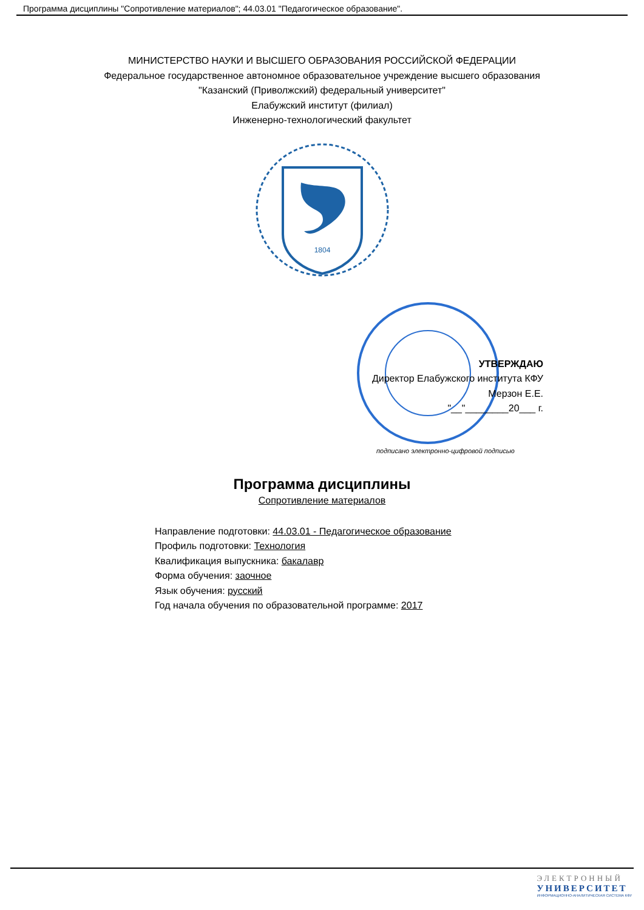Программа дисциплины "Сопротивление материалов"; 44.03.01 "Педагогическое образование".
МИНИСТЕРСТВО НАУКИ И ВЫСШЕГО ОБРАЗОВАНИЯ РОССИЙСКОЙ ФЕДЕРАЦИИ
Федеральное государственное автономное образовательное учреждение высшего образования
"Казанский (Приволжский) федеральный университет"
Елабужский институт (филиал)
Инженерно-технологический факультет
1804
УТВЕРЖДАЮ
Директор Елабужского института КФУ
Мерзон Е.Е.
"__"________20___ г.
подписано электронно-цифровой подписью
Программа дисциплины
Сопротивление материалов
Направление подготовки: 44.03.01 - Педагогическое образование
Профиль подготовки: Технология
Квалификация выпускника: бакалавр
Форма обучения: заочное
Язык обучения: русский
Год начала обучения по образовательной программе: 2017
ЭЛЕКТРОННЫЙ
УНИВЕРСИТЕТ
ИНФОРМАЦИОННО-АНАЛИТИЧЕСКАЯ СИСТЕМА КФУ